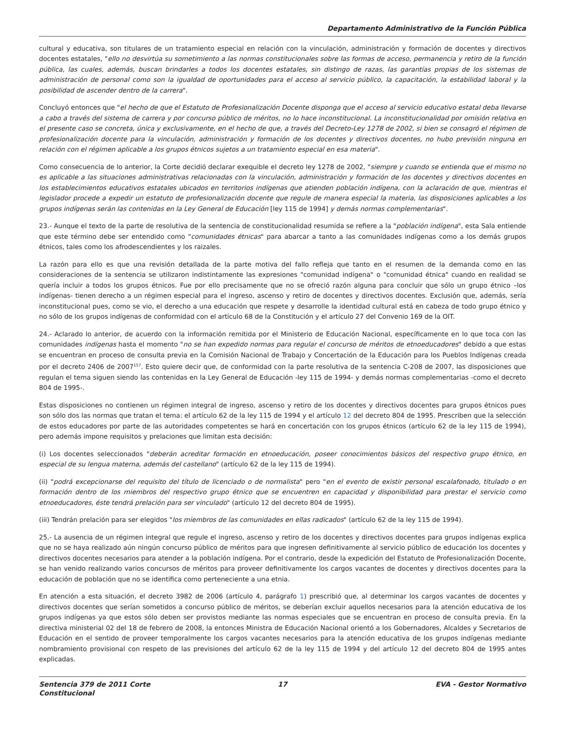Departamento Administrativo de la Función Pública
cultural y educativa, son titulares de un tratamiento especial en relación con la vinculación, administración y formación de docentes y directivos docentes estatales, "ello no desvirtúa su sometimiento a las normas constitucionales sobre las formas de acceso, permanencia y retiro de la función pública, las cuales, además, buscan brindarles a todos los docentes estatales, sin distingo de razas, las garantías propias de los sistemas de administración de personal como son la igualdad de oportunidades para el acceso al servicio público, la capacitación, la estabilidad laboral y la posibilidad de ascender dentro de la carrera".
Concluyó entonces que "el hecho de que el Estatuto de Profesionalización Docente disponga que el acceso al servicio educativo estatal deba llevarse a cabo a través del sistema de carrera y por concurso público de méritos, no lo hace inconstitucional. La inconstitucionalidad por omisión relativa en el presente caso se concreta, única y exclusivamente, en el hecho de que, a través del Decreto-Ley 1278 de 2002, si bien se consagró el régimen de profesionalización docente para la vinculación, administración y formación de los docentes y directivos docentes, no hubo previsión ninguna en relación con el régimen aplicable a los grupos étnicos sujetos a un tratamiento especial en esa materia".
Como consecuencia de lo anterior, la Corte decidió declarar exequible el decreto ley 1278 de 2002, "siempre y cuando se entienda que el mismo no es aplicable a las situaciones administrativas relacionadas con la vinculación, administración y formación de los docentes y directivos docentes en los establecimientos educativos estatales ubicados en territorios indígenas que atienden población indígena, con la aclaración de que, mientras el legislador procede a expedir un estatuto de profesionalización docente que regule de manera especial la materia, las disposiciones aplicables a los grupos indígenas serán las contenidas en la Ley General de Educación [ley 115 de 1994] y demás normas complementarias".
23.- Aunque el texto de la parte de resolutiva de la sentencia de constitucionalidad resumida se refiere a la "población indígena", esta Sala entiende que este término debe ser entendido como "comunidades étnicas" para abarcar a tanto a las comunidades indígenas como a los demás grupos étnicos, tales como los afrodescendientes y los raizales.
La razón para ello es que una revisión detallada de la parte motiva del fallo refleja que tanto en el resumen de la demanda como en las consideraciones de la sentencia se utilizaron indistintamente las expresiones "comunidad indígena" o "comunidad étnica" cuando en realidad se quería incluir a todos los grupos étnicos. Fue por ello precisamente que no se ofreció razón alguna para concluir que sólo un grupo étnico –los indígenas- tienen derecho a un régimen especial para el ingreso, ascenso y retiro de docentes y directivos docentes. Exclusión que, además, sería inconstitucional pues, como se vio, el derecho a una educación que respete y desarrolle la identidad cultural está en cabeza de todo grupo étnico y no sólo de los grupos indígenas de conformidad con el artículo 68 de la Constitución y el artículo 27 del Convenio 169 de la OIT.
24.- Aclarado lo anterior, de acuerdo con la información remitida por el Ministerio de Educación Nacional, específicamente en lo que toca con las comunidades indígenas hasta el momento "no se han expedido normas para regular el concurso de méritos de etnoeducadores" debido a que estas se encuentran en proceso de consulta previa en la Comisión Nacional de Trabajo y Concertación de la Educación para los Pueblos Indígenas creada por el decreto 2406 de 2007<sup>157</sup>. Esto quiere decir que, de conformidad con la parte resolutiva de la sentencia C-208 de 2007, las disposiciones que regulan el tema siguen siendo las contenidas en la Ley General de Educación -ley 115 de 1994- y demás normas complementarias -como el decreto 804 de 1995-.
Estas disposiciones no contienen un régimen integral de ingreso, ascenso y retiro de los docentes y directivos docentes para grupos étnicos pues son sólo dos las normas que tratan el tema: el artículo 62 de la ley 115 de 1994 y el artículo 12 del decreto 804 de 1995. Prescriben que la selección de estos educadores por parte de las autoridades competentes se hará en concertación con los grupos étnicos (artículo 62 de la ley 115 de 1994), pero además impone requisitos y prelaciones que limitan esta decisión:
(i) Los docentes seleccionados "deberán acreditar formación en etnoeducación, poseer conocimientos básicos del respectivo grupo étnico, en especial de su lengua materna, además del castellano" (artículo 62 de la ley 115 de 1994).
(ii) "podrá excepcionarse del requisito del título de licenciado o de normalista" pero "en el evento de existir personal escalafonado, titulado o en formación dentro de los miembros del respectivo grupo étnico que se encuentren en capacidad y disponibilidad para prestar el servicio como etnoeducadores, éste tendrá prelación para ser vinculado" (artículo 12 del decreto 804 de 1995).
(iii) Tendrán prelación para ser elegidos "los miembros de las comunidades en ellas radicados" (artículo 62 de la ley 115 de 1994).
25.- La ausencia de un régimen integral que regule el ingreso, ascenso y retiro de los docentes y directivos docentes para grupos indígenas explica que no se haya realizado aún ningún concurso público de méritos para que ingresen definitivamente al servicio público de educación los docentes y directivos docentes necesarios para atender a la población indígena. Por el contrario, desde la expedición del Estatuto de Profesionalización Docente, se han venido realizando varios concursos de méritos para proveer definitivamente los cargos vacantes de docentes y directivos docentes para la educación de población que no se identifica como perteneciente a una etnia.
En atención a esta situación, el decreto 3982 de 2006 (artículo 4, parágrafo 1) prescribió que, al determinar los cargos vacantes de docentes y directivos docentes que serían sometidos a concurso público de méritos, se deberían excluir aquellos necesarios para la atención educativa de los grupos indígenas ya que estos sólo deben ser provistos mediante las normas especiales que se encuentran en proceso de consulta previa. En la directiva ministerial 02 del 18 de febrero de 2008, la entonces Ministra de Educación Nacional orientó a los Gobernadores, Alcaldes y Secretarios de Educación en el sentido de proveer temporalmente los cargos vacantes necesarios para la atención educativa de los grupos indígenas mediante nombramiento provisional con respeto de las previsiones del artículo 62 de la ley 115 de 1994 y del artículo 12 del decreto 804 de 1995 antes explicadas.
Sentencia 379 de 2011 Corte Constitucional
17 EVA - Gestor Normativo